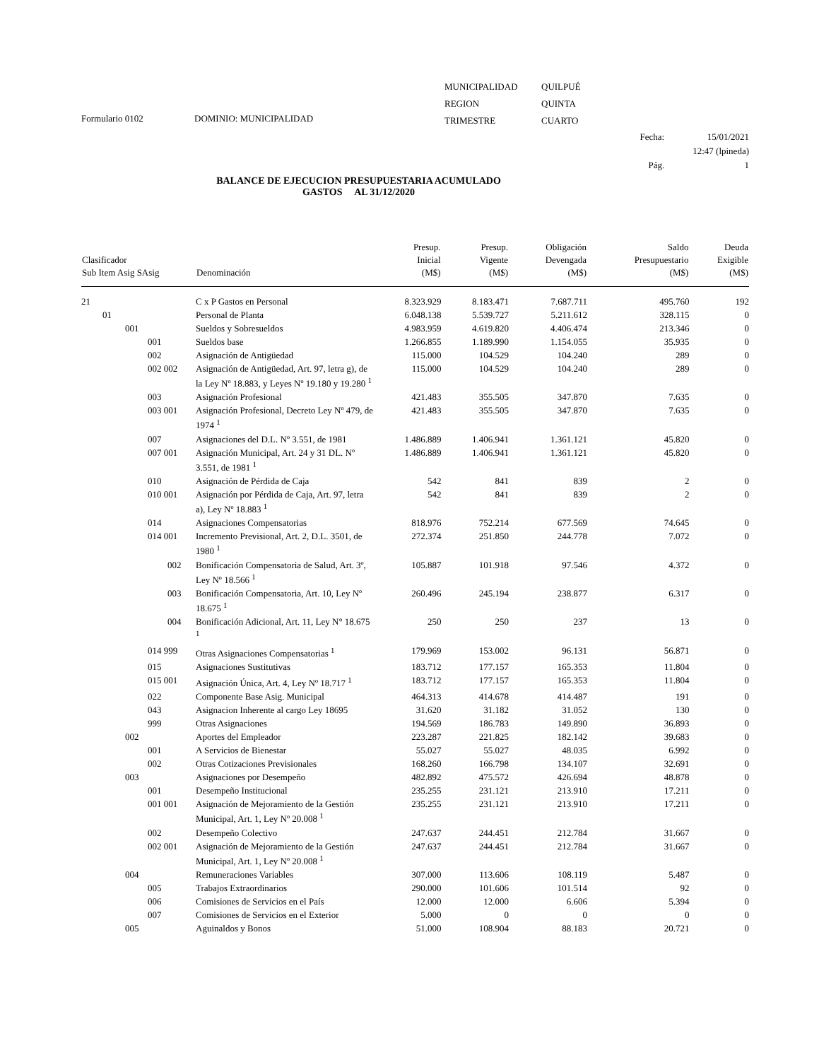Formulario 0102
DOMINIO: MUNICIPALIDAD
| MUNICIPALIDAD | QUILPUÉ |
| REGION | QUINTA |
| TRIMESTRE | CUARTO |
Fecha:
Pág. 15/01/2021
12:47 (lpineda)
1
BALANCE DE EJECUCION PRESUPUESTARIA ACUMULADO
GASTOS AL 31/12/2020
| Clasificador Sub Item Asig SAsig | Denominación | Presup. Inicial (M$) | Presup. Vigente (M$) | Obligación Devengada (M$) | Saldo Presupuestario (M$) | Deuda Exigible (M$) |
| --- | --- | --- | --- | --- | --- | --- |
| 21 | C x P Gastos en Personal | 8.323.929 | 8.183.471 | 7.687.711 | 495.760 | 192 |
| 01 | Personal de Planta | 6.048.138 | 5.539.727 | 5.211.612 | 328.115 | 0 |
| 001 | Sueldos y Sobresueldos | 4.983.959 | 4.619.820 | 4.406.474 | 213.346 | 0 |
| 001 | Sueldos base | 1.266.855 | 1.189.990 | 1.154.055 | 35.935 | 0 |
| 002 | Asignación de Antigüedad | 115.000 | 104.529 | 104.240 | 289 | 0 |
| 002 002 | Asignación de Antigüedad, Art. 97, letra g), de la Ley Nº 18.883, y Leyes Nº 19.180 y 19.280 <sup>1</sup> | 115.000 | 104.529 | 104.240 | 289 | 0 |
| 003 | Asignación Profesional | 421.483 | 355.505 | 347.870 | 7.635 | 0 |
| 003 001 | Asignación Profesional, Decreto Ley Nº 479, de 1974 <sup>1</sup> | 421.483 | 355.505 | 347.870 | 7.635 | 0 |
| 007 | Asignaciones del D.L. Nº 3.551, de 1981 | 1.486.889 | 1.406.941 | 1.361.121 | 45.820 | 0 |
| 007 001 | Asignación Municipal, Art. 24 y 31 DL. Nº 3.551, de 1981 <sup>1</sup> | 1.486.889 | 1.406.941 | 1.361.121 | 45.820 | 0 |
| 010 | Asignación de Pérdida de Caja | 542 | 841 | 839 | 2 | 0 |
| 010 001 | Asignación por Pérdida de Caja, Art. 97, letra a), Ley Nº 18.883 <sup>1</sup> | 542 | 841 | 839 | 2 | 0 |
| 014 | Asignaciones Compensatorias | 818.976 | 752.214 | 677.569 | 74.645 | 0 |
| 014 001 | Incremento Previsional, Art. 2, D.L. 3501, de 1980 <sup>1</sup> | 272.374 | 251.850 | 244.778 | 7.072 | 0 |
| 002 | Bonificación Compensatoria de Salud, Art. 3º, Ley Nº 18.566 <sup>1</sup> | 105.887 | 101.918 | 97.546 | 4.372 | 0 |
| 003 | Bonificación Compensatoria, Art. 10, Ley Nº 18.675 <sup>1</sup> | 260.496 | 245.194 | 238.877 | 6.317 | 0 |
| 004 | Bonificación Adicional, Art. 11, Ley N° 18.675 <sup>1</sup> | 250 | 250 | 237 | 13 | 0 |
| 014 999 | Otras Asignaciones Compensatorias <sup>1</sup> | 179.969 | 153.002 | 96.131 | 56.871 | 0 |
| 015 | Asignaciones Sustitutivas | 183.712 | 177.157 | 165.353 | 11.804 | 0 |
| 015 001 | Asignación Única, Art. 4, Ley Nº 18.717 <sup>1</sup> | 183.712 | 177.157 | 165.353 | 11.804 | 0 |
| 022 | Componente Base Asig. Municipal | 464.313 | 414.678 | 414.487 | 191 | 0 |
| 043 | Asignacion Inherente al cargo Ley 18695 | 31.620 | 31.182 | 31.052 | 130 | 0 |
| 999 | Otras Asignaciones | 194.569 | 186.783 | 149.890 | 36.893 | 0 |
| 002 | Aportes del Empleador | 223.287 | 221.825 | 182.142 | 39.683 | 0 |
| 001 | A Servicios de Bienestar | 55.027 | 55.027 | 48.035 | 6.992 | 0 |
| 002 | Otras Cotizaciones Previsionales | 168.260 | 166.798 | 134.107 | 32.691 | 0 |
| 003 | Asignaciones por Desempeño | 482.892 | 475.572 | 426.694 | 48.878 | 0 |
| 001 | Desempeño Institucional | 235.255 | 231.121 | 213.910 | 17.211 | 0 |
| 001 001 | Asignación de Mejoramiento de la Gestión Municipal, Art. 1, Ley Nº 20.008 <sup>1</sup> | 235.255 | 231.121 | 213.910 | 17.211 | 0 |
| 002 | Desempeño Colectivo | 247.637 | 244.451 | 212.784 | 31.667 | 0 |
| 002 001 | Asignación de Mejoramiento de la Gestión Municipal, Art. 1, Ley Nº 20.008 <sup>1</sup> | 247.637 | 244.451 | 212.784 | 31.667 | 0 |
| 004 | Remuneraciones Variables | 307.000 | 113.606 | 108.119 | 5.487 | 0 |
| 005 | Trabajos Extraordinarios | 290.000 | 101.606 | 101.514 | 92 | 0 |
| 006 | Comisiones de Servicios en el País | 12.000 | 12.000 | 6.606 | 5.394 | 0 |
| 007 | Comisiones de Servicios en el Exterior | 5.000 | 0 | 0 | 0 | 0 |
| 005 | Aguinaldos y Bonos | 51.000 | 108.904 | 88.183 | 20.721 | 0 |